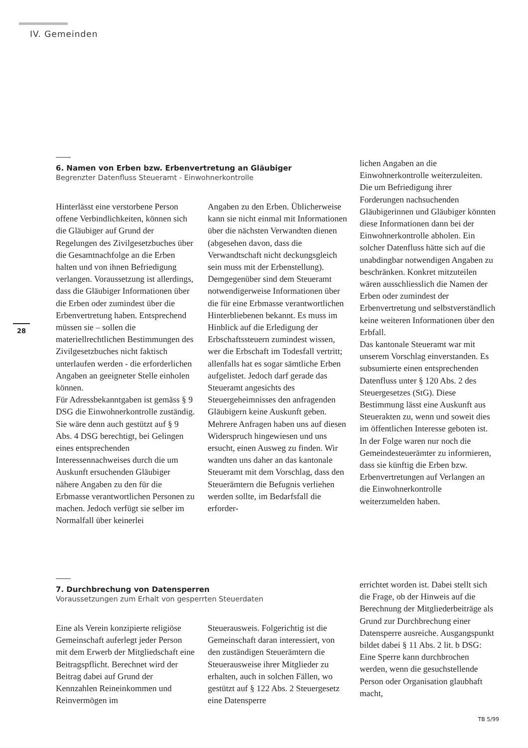IV. Gemeinden
28
6. Namen von Erben bzw. Erbenvertretung an Gläubiger
Begrenzter Datenfluss Steueramt - Einwohnerkontrolle
Hinterlässt eine verstorbene Person offene Verbindlichkeiten, können sich die Gläubiger auf Grund der Regelungen des Zivilgesetzbuches über die Gesamtnachfolge an die Erben halten und von ihnen Befriedigung verlangen. Voraussetzung ist allerdings, dass die Gläubiger Informationen über die Erben oder zumindest über die Erbenvertretung haben. Entsprechend müssen sie – sollen die materiellrechtlichen Bestimmungen des Zivilgesetzbuches nicht faktisch unterlaufen werden - die erforderlichen Angaben an geeigneter Stelle einholen können.
Für Adressbekanntgaben ist gemäss § 9 DSG die Einwohnerkontrolle zuständig. Sie wäre denn auch gestützt auf § 9 Abs. 4 DSG berechtigt, bei Gelingen eines entsprechenden Interessennachweises durch die um Auskunft ersuchenden Gläubiger nähere Angaben zu den für die Erbmasse verantwortlichen Personen zu machen. Jedoch verfügt sie selber im Normalfall über keinerlei
Angaben zu den Erben. Üblicherweise kann sie nicht einmal mit Informationen über die nächsten Verwandten dienen (abgesehen davon, dass die Verwandtschaft nicht deckungsgleich sein muss mit der Erbenstellung).
Demgegenüber sind dem Steueramt notwendigerweise Informationen über die für eine Erbmasse verantwortlichen Hinterbliebenen bekannt. Es muss im Hinblick auf die Erledigung der Erbschaftssteuern zumindest wissen, wer die Erbschaft im Todesfall vertritt; allenfalls hat es sogar sämtliche Erben aufgelistet. Jedoch darf gerade das Steueramt angesichts des Steuergeheimnisses den anfragenden Gläubigern keine Auskunft geben.
Mehrere Anfragen haben uns auf diesen Widerspruch hingewiesen und uns ersucht, einen Ausweg zu finden. Wir wandten uns daher an das kantonale Steueramt mit dem Vorschlag, dass den Steuerämtern die Befugnis verliehen werden sollte, im Bedarfsfall die erforder-
lichen Angaben an die Einwohnerkontrolle weiterzuleiten. Die um Befriedigung ihrer Forderungen nachsuchenden Gläubigerinnen und Gläubiger könnten diese Informationen dann bei der Einwohnerkontrolle abholen. Ein solcher Datenfluss hätte sich auf die unabdingbar notwendigen Angaben zu beschränken. Konkret mitzuteilen wären ausschliesslich die Namen der Erben oder zumindest der Erbenvertretung und selbstverständlich keine weiteren Informationen über den Erbfall.
Das kantonale Steueramt war mit unserem Vorschlag einverstanden. Es subsumierte einen entsprechenden Datenfluss unter § 120 Abs. 2 des Steuergesetzes (StG). Diese Bestimmung lässt eine Auskunft aus Steuerakten zu, wenn und soweit dies im öffentlichen Interesse geboten ist. In der Folge waren nur noch die Gemeindesteuerämter zu informieren, dass sie künftig die Erben bzw. Erbenvertretungen auf Verlangen an die Einwohnerkontrolle weiterzumelden haben.
7. Durchbrechung von Datensperren
Voraussetzungen zum Erhalt von gesperrten Steuerdaten
Eine als Verein konzipierte religiöse Gemeinschaft auferlegt jeder Person mit dem Erwerb der Mitgliedschaft eine Beitragspflicht. Berechnet wird der Beitrag dabei auf Grund der Kennzahlen Reineinkommen und Reinvermögen im
Steuerausweis. Folgerichtig ist die Gemeinschaft daran interessiert, von den zuständigen Steuerämtern die Steuerausweise ihrer Mitglieder zu erhalten, auch in solchen Fällen, wo gestützt auf § 122 Abs. 2 Steuergesetz eine Datensperre
errichtet worden ist. Dabei stellt sich die Frage, ob der Hinweis auf die Berechnung der Mitgliederbeiträge als Grund zur Durchbrechung einer Datensperre ausreiche. Ausgangspunkt bildet dabei § 11 Abs. 2 lit. b DSG: Eine Sperre kann durchbrochen werden, wenn die gesuchstellende Person oder Organisation glaubhaft macht,
TB 5/99